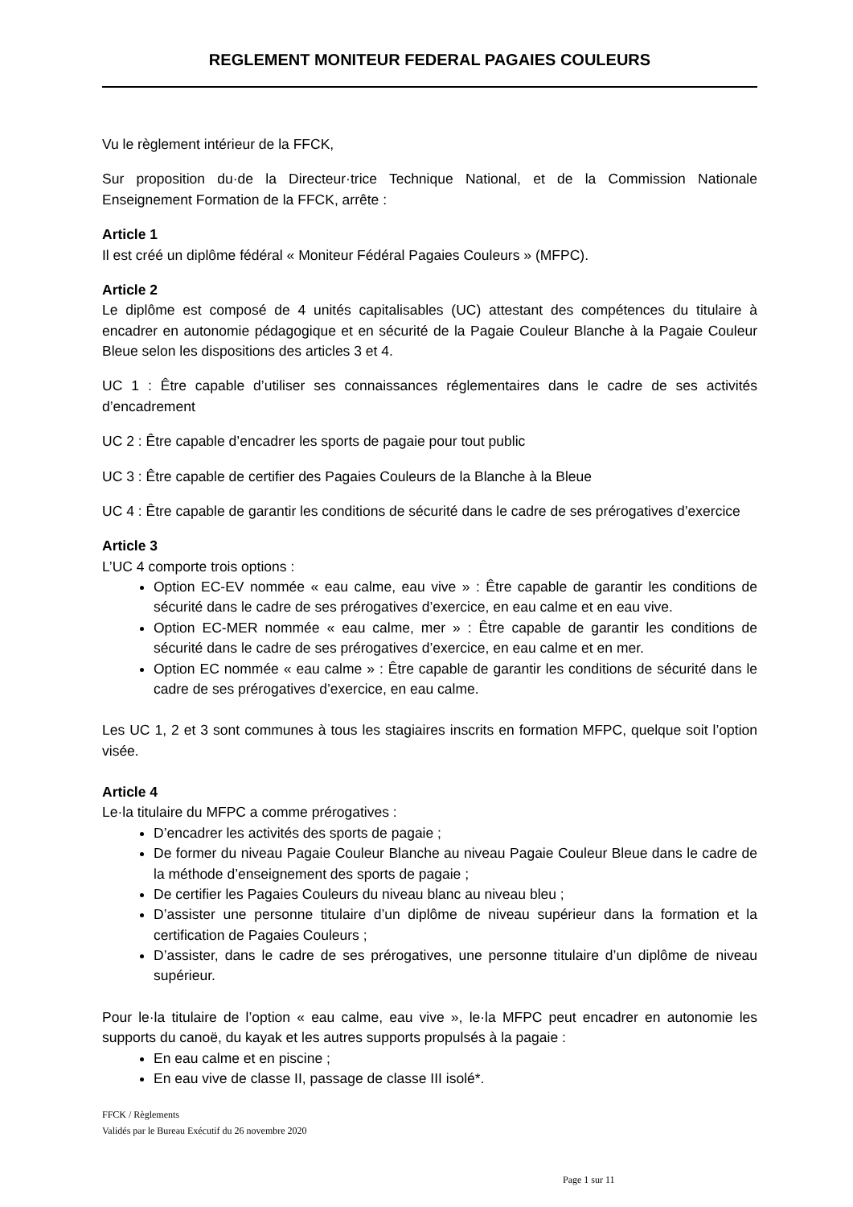REGLEMENT MONITEUR FEDERAL PAGAIES COULEURS
Vu le règlement intérieur de la FFCK,
Sur proposition du·de la Directeur·trice Technique National, et de la Commission Nationale Enseignement Formation de la FFCK, arrête :
Article 1
Il est créé un diplôme fédéral « Moniteur Fédéral Pagaies Couleurs » (MFPC).
Article 2
Le diplôme est composé de 4 unités capitalisables (UC) attestant des compétences du titulaire à encadrer en autonomie pédagogique et en sécurité de la Pagaie Couleur Blanche à la Pagaie Couleur Bleue selon les dispositions des articles 3 et 4.
UC 1 : Être capable d’utiliser ses connaissances réglementaires dans le cadre de ses activités d’encadrement
UC 2 : Être capable d’encadrer les sports de pagaie pour tout public
UC 3 : Être capable de certifier des Pagaies Couleurs de la Blanche à la Bleue
UC 4 : Être capable de garantir les conditions de sécurité dans le cadre de ses prérogatives d’exercice
Article 3
L’UC 4 comporte trois options :
Option EC-EV nommée « eau calme, eau vive » : Être capable de garantir les conditions de sécurité dans le cadre de ses prérogatives d’exercice, en eau calme et en eau vive.
Option EC-MER nommée « eau calme, mer » : Être capable de garantir les conditions de sécurité dans le cadre de ses prérogatives d’exercice, en eau calme et en mer.
Option EC nommée « eau calme » : Être capable de garantir les conditions de sécurité dans le cadre de ses prérogatives d’exercice, en eau calme.
Les UC 1, 2 et 3 sont communes à tous les stagiaires inscrits en formation MFPC, quelque soit l’option visée.
Article 4
Le·la titulaire du MFPC a comme prérogatives :
D’encadrer les activités des sports de pagaie ;
De former du niveau Pagaie Couleur Blanche au niveau Pagaie Couleur Bleue dans le cadre de la méthode d’enseignement des sports de pagaie ;
De certifier les Pagaies Couleurs du niveau blanc au niveau bleu ;
D’assister une personne titulaire d’un diplôme de niveau supérieur dans la formation et la certification de Pagaies Couleurs ;
D’assister, dans le cadre de ses prérogatives, une personne titulaire d’un diplôme de niveau supérieur.
Pour le·la titulaire de l’option « eau calme, eau vive », le·la MFPC peut encadrer en autonomie les supports du canoë, du kayak et les autres supports propulsés à la pagaie :
En eau calme et en piscine ;
En eau vive de classe II, passage de classe III isolé*.
FFCK / Règlements
Validés par le Bureau Exécutif du 26 novembre 2020
Page 1 sur 11